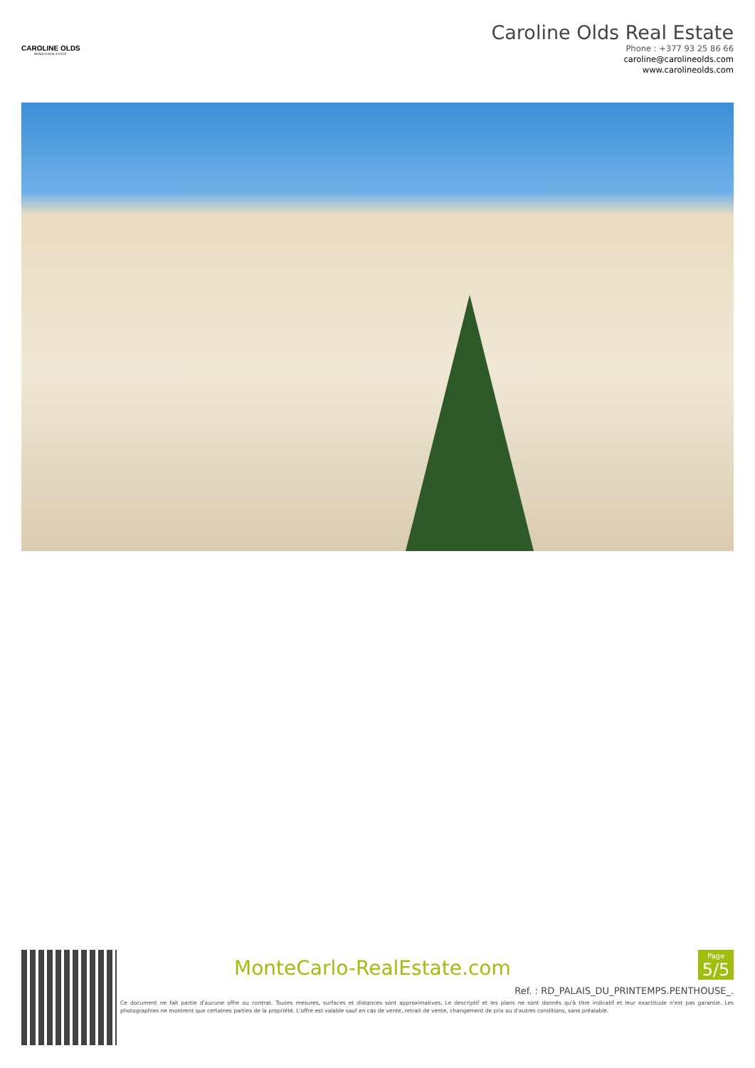CAROLINE OLDS
MONACO REAL ESTATE
Caroline Olds Real Estate
Phone : +377 93 25 86 66
caroline@carolineolds.com
www.carolineolds.com
MonteCarlo-RealEstate.com
Page
5/5
Ref. : RD_PALAIS_DU_PRINTEMPS.PENTHOUSE_.
Ce document ne fait partie d'aucune offre ou contrat. Toutes mesures, surfaces et distances sont approximatives. Le descriptif et les plans ne sont donnés qu'à titre indicatif et leur exactitude n'est pas garantie. Les photographies ne montrent que certaines parties de la propriété. L'offre est valable sauf en cas de vente, retrait de vente, changement de prix ou d'autres conditions, sans préalable.